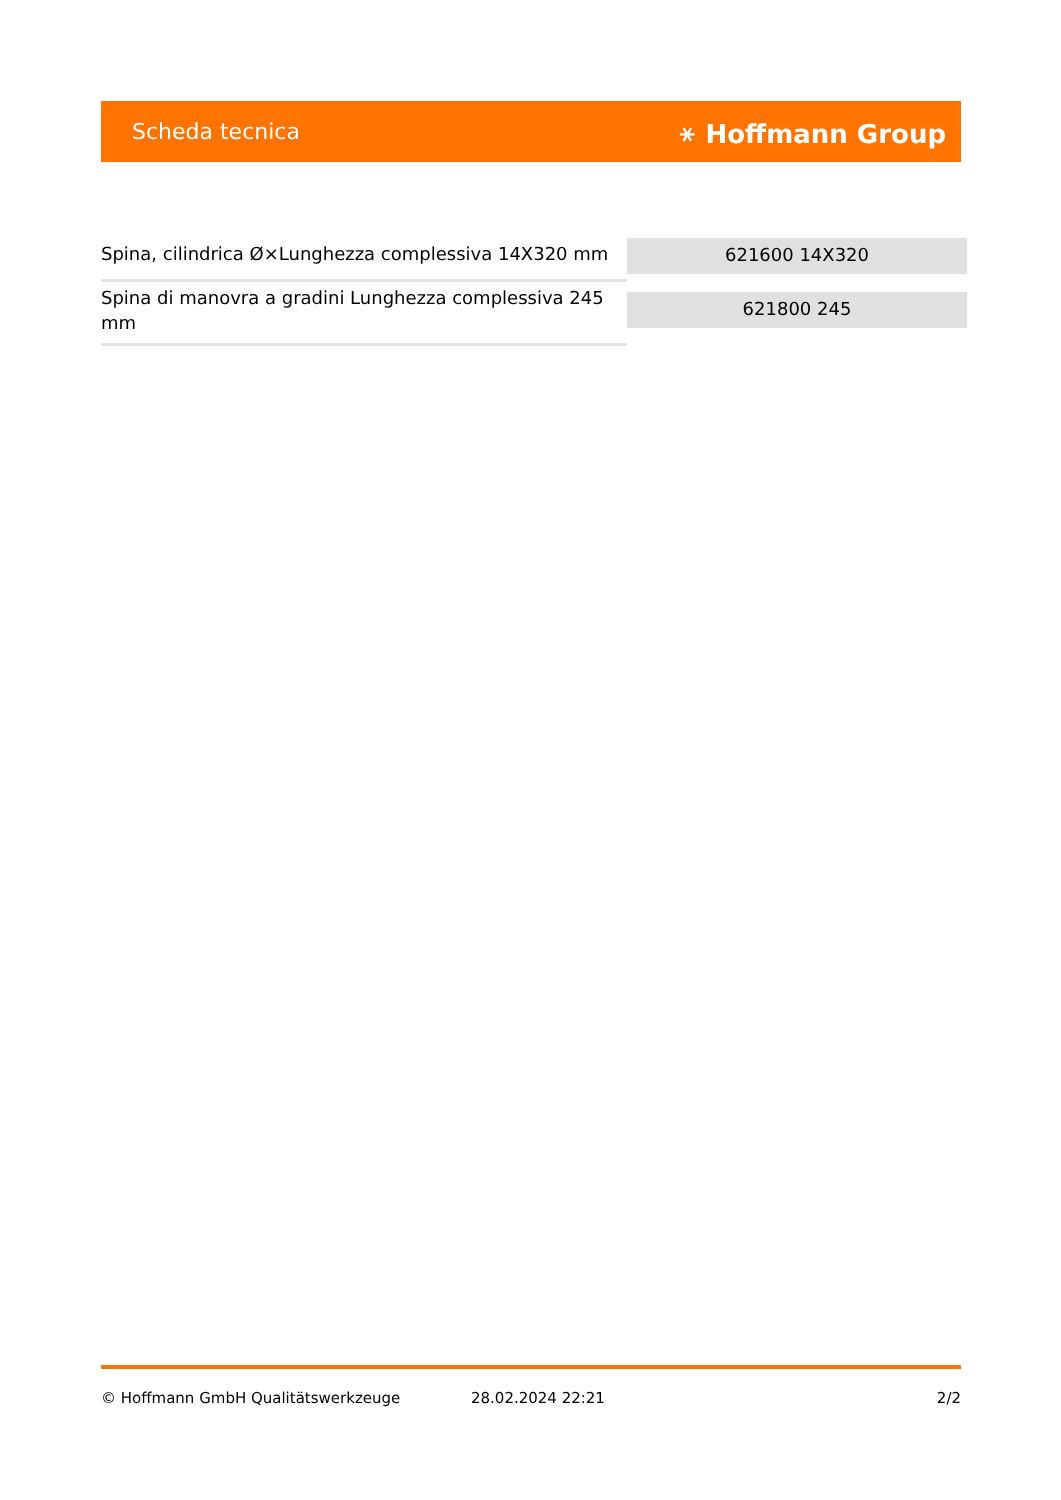Scheda tecnica ⚹ Hoffmann Group
| Spina, cilindrica Ø×Lunghezza complessiva 14X320 mm | 621600 14X320 |
| Spina di manovra a gradini Lunghezza complessiva 245 mm | 621800 245 |
© Hoffmann GmbH Qualitätswerkzeuge 28.02.2024 22:21 2/2